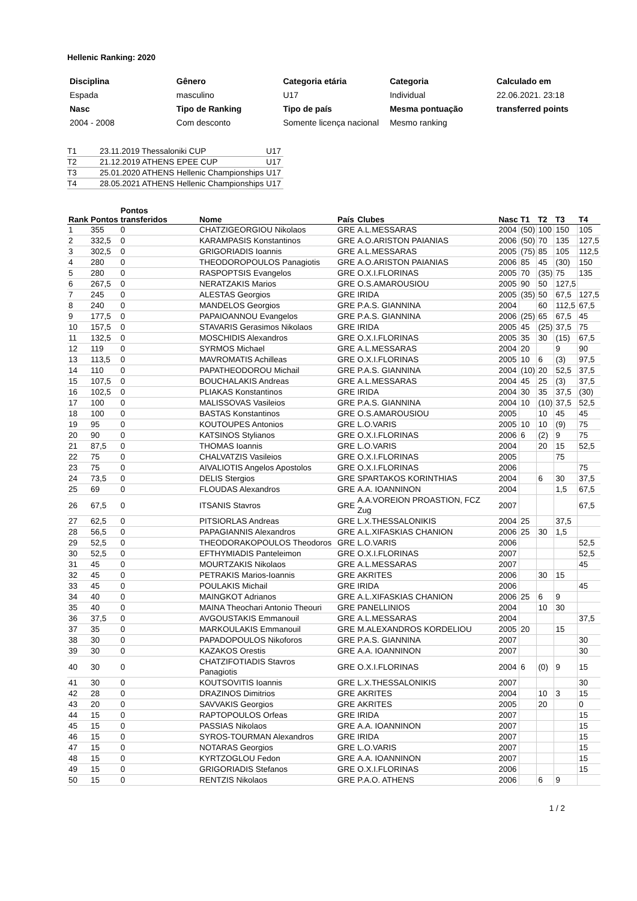Hellenic Ranking: 2020
| Disciplina | Gênero | Categoria etária | Categoria | Calculado em |
| Espada | masculino | U17 | Individual | 22.06.2021. 23:18 |
| Nasc | Tipo de Ranking | Tipo de país | Mesma pontuação | transferred points |
| 2004 - 2008 | Com desconto | Somente licença nacional | Mesmo ranking | |
| T1 | 23.11.2019 Thessaloniki CUP | | U17 |
| T2 | 21.12.2019 ATHENS | EPEE CUP | U17 |
| T3 | 25.01.2020 ATHENS | Hellenic Championships | U17 |
| T4 | 28.05.2021 ATHENS | Hellenic Championships | U17 |
| Rank | Pontos | Pontos transferidos | Nome | País | Clubes | Nasc | T1 | T2 | T3 | T4 |
| --- | --- | --- | --- | --- | --- | --- | --- | --- | --- | --- |
| 1 | 355 | 0 | CHATZIGEORGIOU Nikolaos | GRE | A.L.MESSARAS | 2004 | (50) | 100 | 150 | 105 |
| 2 | 332,5 | 0 | KARAMPASIS Konstantinos | GRE | A.O.ARISTON PAIANIAS | 2006 | (50) | 70 | 135 | 127,5 |
| 3 | 302,5 | 0 | GRIGORIADIS Ioannis | GRE | A.L.MESSARAS | 2005 | (75) | 85 | 105 | 112,5 |
| 4 | 280 | 0 | THEODOROPOULOS Panagiotis | GRE | A.O.ARISTON PAIANIAS | 2006 | 85 | 45 | (30) | 150 |
| 5 | 280 | 0 | RASPOPTSIS Evangelos | GRE | O.X.I.FLORINAS | 2005 | 70 | (35) | 75 | 135 |
| 6 | 267,5 | 0 | NERATZAKIS Marios | GRE | O.S.AMAROUSIOU | 2005 | 90 | 50 | 127,5 | |
| 7 | 245 | 0 | ALESTAS Georgios | GRE | IRIDA | 2005 | (35) | 50 | 67,5 | 127,5 |
| 8 | 240 | 0 | MANDELOS Georgios | GRE | P.A.S. GIANNINA | 2004 | | 60 | 112,5 | 67,5 |
| 9 | 177,5 | 0 | PAPAIOANNOU Evangelos | GRE | P.A.S. GIANNINA | 2006 | (25) | 65 | 67,5 | 45 |
| 10 | 157,5 | 0 | STAVARIS Gerasimos Nikolaos | GRE | IRIDA | 2005 | 45 | (25) | 37,5 | 75 |
| 11 | 132,5 | 0 | MOSCHIDIS Alexandros | GRE | O.X.I.FLORINAS | 2005 | 35 | 30 | (15) | 67,5 |
| 12 | 119 | 0 | SYRMOS Michael | GRE | A.L.MESSARAS | 2004 | 20 | | 9 | 90 |
| 13 | 113,5 | 0 | MAVROMATIS Achilleas | GRE | O.X.I.FLORINAS | 2005 | 10 | 6 | (3) | 97,5 |
| 14 | 110 | 0 | PAPATHEODOROU Michail | GRE | P.A.S. GIANNINA | 2004 | (10) | 20 | 52,5 | 37,5 |
| 15 | 107,5 | 0 | BOUCHALAKIS Andreas | GRE | A.L.MESSARAS | 2004 | 45 | 25 | (3) | 37,5 |
| 16 | 102,5 | 0 | PLIAKAS Konstantinos | GRE | IRIDA | 2004 | 30 | 35 | 37,5 | (30) |
| 17 | 100 | 0 | MALISSOVAS Vasileios | GRE | P.A.S. GIANNINA | 2004 | 10 | (10) | 37,5 | 52,5 |
| 18 | 100 | 0 | BASTAS Konstantinos | GRE | O.S.AMAROUSIOU | 2005 | | 10 | 45 | 45 |
| 19 | 95 | 0 | KOUTOUPES Antonios | GRE | L.O.VARIS | 2005 | 10 | 10 | (9) | 75 |
| 20 | 90 | 0 | KATSINOS Stylianos | GRE | O.X.I.FLORINAS | 2006 | 6 | (2) | 9 | 75 |
| 21 | 87,5 | 0 | THOMAS Ioannis | GRE | L.O.VARIS | 2004 | | 20 | 15 | 52,5 |
| 22 | 75 | 0 | CHALVATZIS Vasileios | GRE | O.X.I.FLORINAS | 2005 | | | 75 | |
| 23 | 75 | 0 | AIVALIOTIS Angelos Apostolos | GRE | O.X.I.FLORINAS | 2006 | | | | 75 |
| 24 | 73,5 | 0 | DELIS Stergios | GRE | SPARTAKOS KORINTHIAS | 2004 | | 6 | 30 | 37,5 |
| 25 | 69 | 0 | FLOUDAS Alexandros | GRE | A.A. IOANNINON | 2004 | | | 1,5 | 67,5 |
| 26 | 67,5 | 0 | ITSANIS Stavros | GRE | A.A.VOREION PROASTION, FCZ Zug | 2007 | | | | 67,5 |
| 27 | 62,5 | 0 | PITSIORLAS Andreas | GRE | L.X.THESSALONIKIS | 2004 | 25 | | 37,5 | |
| 28 | 56,5 | 0 | PAPAGIANNIS Alexandros | GRE | A.L.XIFASKIAS CHANION | 2006 | 25 | 30 | 1,5 | |
| 29 | 52,5 | 0 | THEODORAKOPOULOS Theodoros | GRE | L.O.VARIS | 2006 | | | | 52,5 |
| 30 | 52,5 | 0 | EFTHYMIADIS Panteleimon | GRE | O.X.I.FLORINAS | 2007 | | | | 52,5 |
| 31 | 45 | 0 | MOURTZAKIS Nikolaos | GRE | A.L.MESSARAS | 2007 | | | | 45 |
| 32 | 45 | 0 | PETRAKIS Marios-Ioannis | GRE | AKRITES | 2006 | | 30 | 15 | |
| 33 | 45 | 0 | POULAKIS Michail | GRE | IRIDA | 2006 | | | | 45 |
| 34 | 40 | 0 | MAINGKOT Adrianos | GRE | A.L.XIFASKIAS CHANION | 2006 | 25 | 6 | 9 | |
| 35 | 40 | 0 | MAINA Theochari Antonio Theouri | GRE | PANELLINIOS | 2004 | | 10 | 30 | |
| 36 | 37,5 | 0 | AVGOUSTAKIS Emmanouil | GRE | A.L.MESSARAS | 2004 | | | | 37,5 |
| 37 | 35 | 0 | MARKOULAKIS Emmanouil | GRE | M.ALEXANDROS KORDELIOU | 2005 | 20 | | 15 | |
| 38 | 30 | 0 | PAPADOPOULOS Nikoforos | GRE | P.A.S. GIANNINA | 2007 | | | | 30 |
| 39 | 30 | 0 | KAZAKOS Orestis | GRE | A.A. IOANNINON | 2007 | | | | 30 |
| 40 | 30 | 0 | CHATZIFOTIADIS Stavros Panagiotis | GRE | O.X.I.FLORINAS | 2004 | 6 | (0) | 9 | 15 |
| 41 | 30 | 0 | KOUTSOVITIS Ioannis | GRE | L.X.THESSALONIKIS | 2007 | | | | 30 |
| 42 | 28 | 0 | DRAZINOS Dimitrios | GRE | AKRITES | 2004 | | 10 | 3 | 15 |
| 43 | 20 | 0 | SAVVAKIS Georgios | GRE | AKRITES | 2005 | | 20 | | 0 |
| 44 | 15 | 0 | RAPTOPOULOS Orfeas | GRE | IRIDA | 2007 | | | | 15 |
| 45 | 15 | 0 | PASSIAS Nikolaos | GRE | A.A. IOANNINON | 2007 | | | | 15 |
| 46 | 15 | 0 | SYROS-TOURMAN Alexandros | GRE | IRIDA | 2007 | | | | 15 |
| 47 | 15 | 0 | NOTARAS Georgios | GRE | L.O.VARIS | 2007 | | | | 15 |
| 48 | 15 | 0 | KYRTZOGLOU Fedon | GRE | A.A. IOANNINON | 2007 | | | | 15 |
| 49 | 15 | 0 | GRIGORIADIS Stefanos | GRE | O.X.I.FLORINAS | 2006 | | | | 15 |
| 50 | 15 | 0 | RENTZIS Nikolaos | GRE | P.A.O. ATHENS | 2006 | | 6 | 9 | |
1 / 2